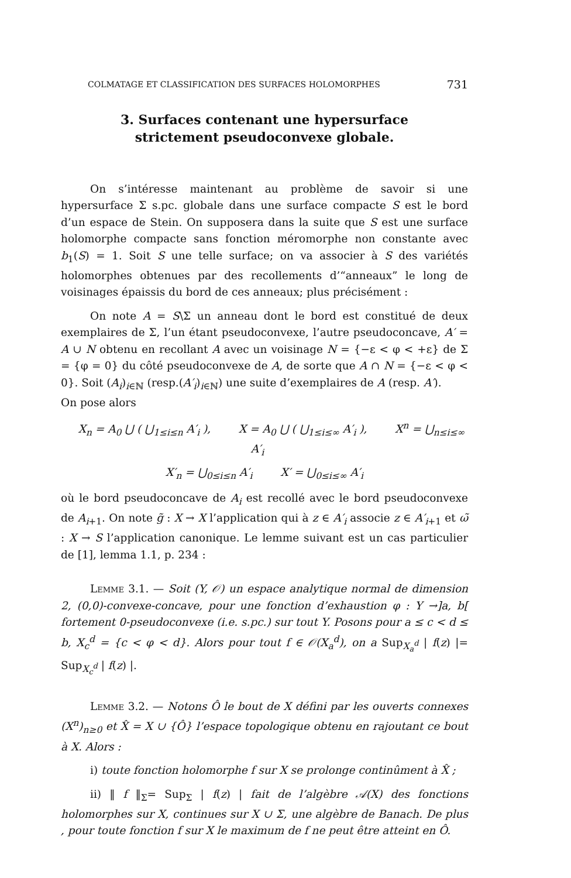COLMATAGE ET CLASSIFICATION DES SURFACES HOLOMORPHES 731
3. Surfaces contenant une hypersurface
strictement pseudoconvexe globale.
On s’intéresse maintenant au problème de savoir si une hypersurface Σ s.pc. globale dans une surface compacte S est le bord d’un espace de Stein. On supposera dans la suite que S est une surface holomorphe compacte sans fonction méromorphe non constante avec b<sub>1</sub>(S) = 1. Soit S une telle surface; on va associer à S des variétés holomorphes obtenues par des recollements d’“anneaux” le long de voisinages épaissis du bord de ces anneaux; plus précisément :
On note A = S\Σ un anneau dont le bord est constitué de deux exemplaires de Σ, l’un étant pseudoconvexe, l’autre pseudoconcave, A′ = A ∪ N obtenu en recollant A avec un voisinage N = {−ε < φ < +ε} de Σ = {φ = 0} du côté pseudoconvexe de A, de sorte que A ∩ N = {−ε < φ < 0}. Soit (A<sub>i</sub>)<sub>i∈ℕ</sub> (resp.(A′<sub>i</sub>)<sub>i∈ℕ</sub>) une suite d’exemplaires de A (resp. A′).
On pose alors
X<sub>n</sub> = A<sub>0</sub> ⋃ ( ⋃<sub>1≤i≤n</sub> A′<sub>i</sub> ), X = A<sub>0</sub> ⋃ ( ⋃<sub>1≤i≤∞</sub> A′<sub>i</sub> ), X<sup>n</sup> = ⋃<sub>n≤i≤∞</sub> A′<sub>i</sub>
X′<sub>n</sub> = ⋃<sub>0≤i≤n</sub> A′<sub>i</sub> X′ = ⋃<sub>0≤i≤∞</sub> A′<sub>i</sub>
où le bord pseudoconcave de A<sub>i</sub> est recollé avec le bord pseudoconvexe de A<sub>i+1</sub>. On note g̃ : X → X l’application qui à z ∈ A′<sub>i</sub> associe z ∈ A′<sub>i+1</sub> et ω̃ : X → S l’application canonique. Le lemme suivant est un cas particulier de [1], lemma 1.1, p. 234 :
Lemme 3.1. — Soit (Y, 𝒪) un espace analytique normal de dimension 2, (0,0)-convexe-concave, pour une fonction d’exhaustion φ : Y →]a, b[ fortement 0-pseudoconvexe (i.e. s.pc.) sur tout Y. Posons pour a ≤ c < d ≤ b, X<sub>c</sub><sup>d</sup> = {c < φ < d}. Alors pour tout f ∈ 𝒪(X<sub>a</sub><sup>d</sup>), on a Sup<sub>X<sub>a</sub><sup>d</sup></sub> | f(z) |= Sup<sub>X<sub>c</sub><sup>d</sup></sub> | f(z) |.
Lemme 3.2. — Notons Ô le bout de X défini par les ouverts connexes (X<sup>n</sup>)<sub>n≥0</sub> et X̂ = X ∪ {Ô} l’espace topologique obtenu en rajoutant ce bout à X. Alors :
i) toute fonction holomorphe f sur X se prolonge continûment à X̂ ;
ii) ‖ f ‖<sub>Σ</sub>= Sup<sub>Σ</sub> | f(z) | fait de l’algèbre 𝒜(X) des fonctions holomorphes sur X, continues sur X ∪ Σ, une algèbre de Banach. De plus , pour toute fonction f sur X le maximum de f ne peut être atteint en Ô.